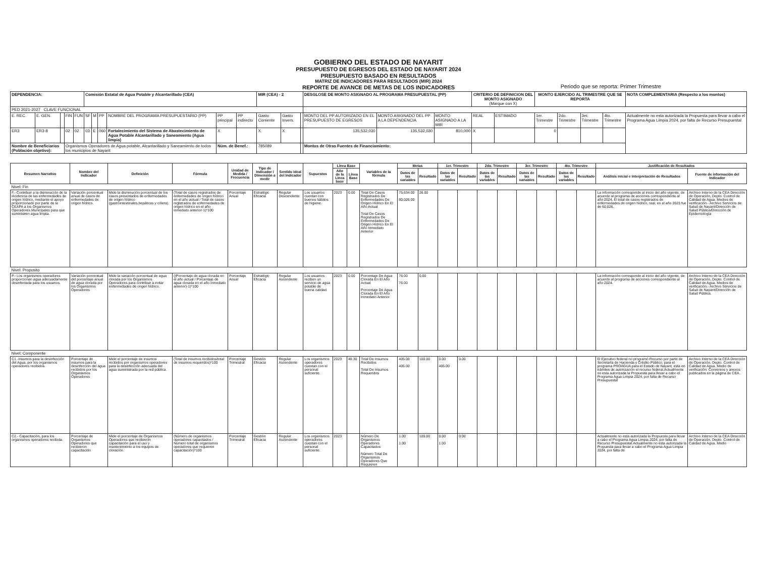GOBIERNO DEL ESTADO DE NAYARIT
PRESUPUESTO DE EGRESOS DEL ESTADO DE NAYARIT 2024
PRESUPUESTO BASADO EN RESULTADOS
MATRIZ DE INDICADORES PARA RESULTADOS (MIR) 2024
REPORTE DE AVANCE DE METAS DE LOS INDICADORES
Periodo que se reporta: Primer Trimestre
| DEPENDENCIA: | | | | | Comisión Estatal de Agua Potable y Alcantarillado (CEA) | | | | | | MIR (CEA) - 2 | | | DESGLOSE DE MONTO ASIGNADO AL PROGRAMA PRESUPUESTAL (PP) | | | CRITERIO DE DEFINICION DEL MONTO ASIGNADO (Marque con X) | | MONTO EJERCIDO AL TRIMESTRE QUE SE REPORTA | | | | NOTA COMPLEMENTARIA (Respecto a los montos) |
| PED 2021-2027 CLAVE FUNCIONAL | | | | | | | | | | | | | | | | | | | | | | | |
| E. REC. | E. GEN. | | FIN | FUN | SF | M | PP | NOMBRE DEL PROGRAMA PRESUPUESTARIO (PP) | PP principal | PP indirecto | Gasto Corriente | Gasto Invers. | | MONTO DEL PP AUTORIZADO EN EL PRESUPUESTO DE EGRESOS | MONTO ASIGNADO DEL PP A LA DEPENDENCIA | MONTO ASIGNADO A LA MIR | REAL | ESTIMADO | 1er. Trimestre | 2do. Trimestre | 3er. Trimestre | 4to. Trimestre | Actualmente no esta autorizada la Propuesta para llevar a cabo el Programa Agua Limpia 2024, por falta de Recurso Presupuestal |
| ER3 | ER3-8 | | 02 | 02 | 03 | E | 060 | Fortalecimiento del Sistema de Abastecimiento de Agua Potable Alcantarillado y Saneamiento (Agua limpia) | X | | X | X | | 135,532,030 | 135,532,030 | 810,000 | X | | 0 | | | | |
| Nombre de Beneficiarios (Población objetivo): | | | Organismos Operadores de Agua potable, Alcantarillado y Saneamiento de todos los municipios de Nayarit | | | | | | Núm. de Benef.: | | 785089 | | | Montos de Otras Fuentes de Financiamiento: | | | | | | | | | |
| Resumen Narrativo | Nombre del Indicador | Definición | Fórmula | Unidad de Medida / Frecuencia | Tipo de Indicador / Dimensión a medir | Sentido ideal del Indicador | Supuestos | Línea Base | | Variables de la fórmula | Metas | | 1er. Trimestre | | 2do. Trimestre | | 3er. Trimestre | | 4to. Trimestre | | Justificación de Resultados | |
| --- | --- | --- | --- | --- | --- | --- | --- | --- | --- | --- | --- | --- | --- | --- | --- | --- | --- | --- | --- | --- | --- | --- |
| | | | | | | | | Año de la Línea base | Línea Base | | Datos de las variables | Resultado | Datos de las variables | Resultado | Datos de las variables | Resultado | Datos de las variables | Resultado | Datos de las variables | Resultado | Análisis inicial e Interpretación de Resultados | Fuente de información del Indicador |
| Nivel: Fin | | | | | | | | | | | | | | | | | | | | | | |
| F.- Contribuir a la disminución de la incidencia de las enfermedades de origen hídrico, mediante el apoyo proporcionado por parte de la CEAPA a los Organismos Operadores Municipales para que suministren agua limpia. | Variación porcentual anual de casos de enfermedades de origen hídrico. | Mide la disminución porcentual de los casos presentados de enfermedades de origen hídrico (gastrointestinales,hepáticas y cólera). | (Total de casos registrados de enfermedades de origen hídrico en el año actual / Total de casos registrados de enfermedades de origen hídrico en el año inmediato anterior-1)*100 | Porcentaje Anual | Estratégic Eficacia | Regular Descendente | Los usuarios cuentan con buenos hábitos de higiene. | 2023 | 0.00 | Total De Casos Registrados De Enfermedades De Origen Hídrico En El Año Actual Total De Casos Registrados De Enfermedades De Origen Hídrico En El Año Inmediato Anterior | 75,634.00 60,026.00 | 26.00 | | | | | | | | | La información corresponde al inicio del año vigente, de acuerdo al programa de acciones correspondiente al año 2024. El total de casos registrados de enfermedades de origen hídrico, real, en el año 2023 fue de 60,026.. | Archivo Interno de la CEA Dirección de Operación, Depto. Control de Calidad de Agua. Medios de verificación.- Archivo Servicios de Salud de Nayarit/Dirección de Salud Pública/Dirección de Epidemiología |
| Nivel: Proposito | | | | | | | | | | | | | | | | | | | | | | |
| P.- Los organismos operadores proporcionan agua adecuadamente desinfectada para los usuarios. | Variación porcentual del porcentaje anual de agua clorada por los Organismos Operadores | Mide la variación porcentual de agua clorada por los Organismos Operadores para contribuir a evitar enfermedades de origen hídrico. | ((Porcentaje de agua clorada en el año actual / Porcentaje de agua clorada en el año inmediato anterior)-1)*100 | Porcentaje Anual | Estratégic Eficacia | Regular Ascendente | Los usuarios reciben un servicio de agua potable de buena calidad. | 2023 | 0.00 | Porcentaje De Agua Clorada En El Año Actual Porcentaje De Agua Clorada En El Año Inmediato Anterior | 76.00 76.00 | 0.00 | | | | | | | | | La información corresponde al inicio del año vigente, de acuerdo al programa de acciones correspondiente al año 2024. | Archivo Interno de la CEA Dirección de Operación, Depto. Control de Calidad de Agua. Medios de verificación.- Archivo Servicios de Salud de Nayarit/Dirección de Salud Pública. |
| Nivel: Componente | | | | | | | | | | | | | | | | | | | | | | |
| C1.-Insumos para la desinfección del Agua, por los organismos operadores recibidos. | Porcentaje de insumos para la desinfección del agua recibidos por los Organismos Operadores | Mide el porcentaje de insumos recibidos por organismos operadores para la desinfección adecuada del agua suministrada por la red pública. | (Total de insumos recibidos/total de insumos requeridos)*100 | Porcentaje Trimestral | Gestión Eficacia | Regular Ascendente | Los organismos operadores cuentan con el personal suficiente. | 2023 | 48.30 | Total De Insumos Recibidos Total De Insumos Requeridos | 405.00 405.00 | 100.00 | 0.00 405.00 | 0.00 | | | | | | | El Ejecutivo federal no programó Recurso por parte de Secretaría de Hacienda y Crédito Público, para el programa PROAGUA para el Estado de Nayarit, esta en trámites de autorización el recurso federal.Actualmente no esta autorizada la Propuesta para llevar a cabo el Programa Agua Limpia 2024, por falta de Recurso Presupuestal | Archivo Interno de la CEA Dirección de Operación, Depto. Control de Calidad de Agua. Medio de verificación: Convenios y anexos publicados en la página de CEA.. |
| C2.- Capacitación, para los organismos operadores recibida. | Porcentaje de Organismos Operadores que recibieron capacitación | Mide el porcentaje de Organismos Operadores que recibieron capacitación para el uso y mantenimiento a los equipos de cloración. | (Número de organismos operadores capacitados / Número total de organismos operadores que requieren capacitación)*100 | Porcentaje Trimestral | Gestión Eficacia | Regular Ascendente | Los organismos operadores cuentan con el personal suficiente. | 2023 | | Número De Organismos Operadores Capacitados Número Total De Organismos Operadores Que Requieren | 1.00 1.00 | 100.00 | 0.00 1.00 | 0.00 | | | | | | | Actualmente no esta autorizada la Propuesta para llevar a cabo el Programa Agua Limpia 2024, por falta de Recurso Presupuestal.Actualmente no esta autorizada la Propuesta para llevar a cabo el Programa Agua Limpia 2024, por falta de | Archivo Interno de la CEA Dirección de Operación, Depto. Control de Calidad de Agua. Medio |